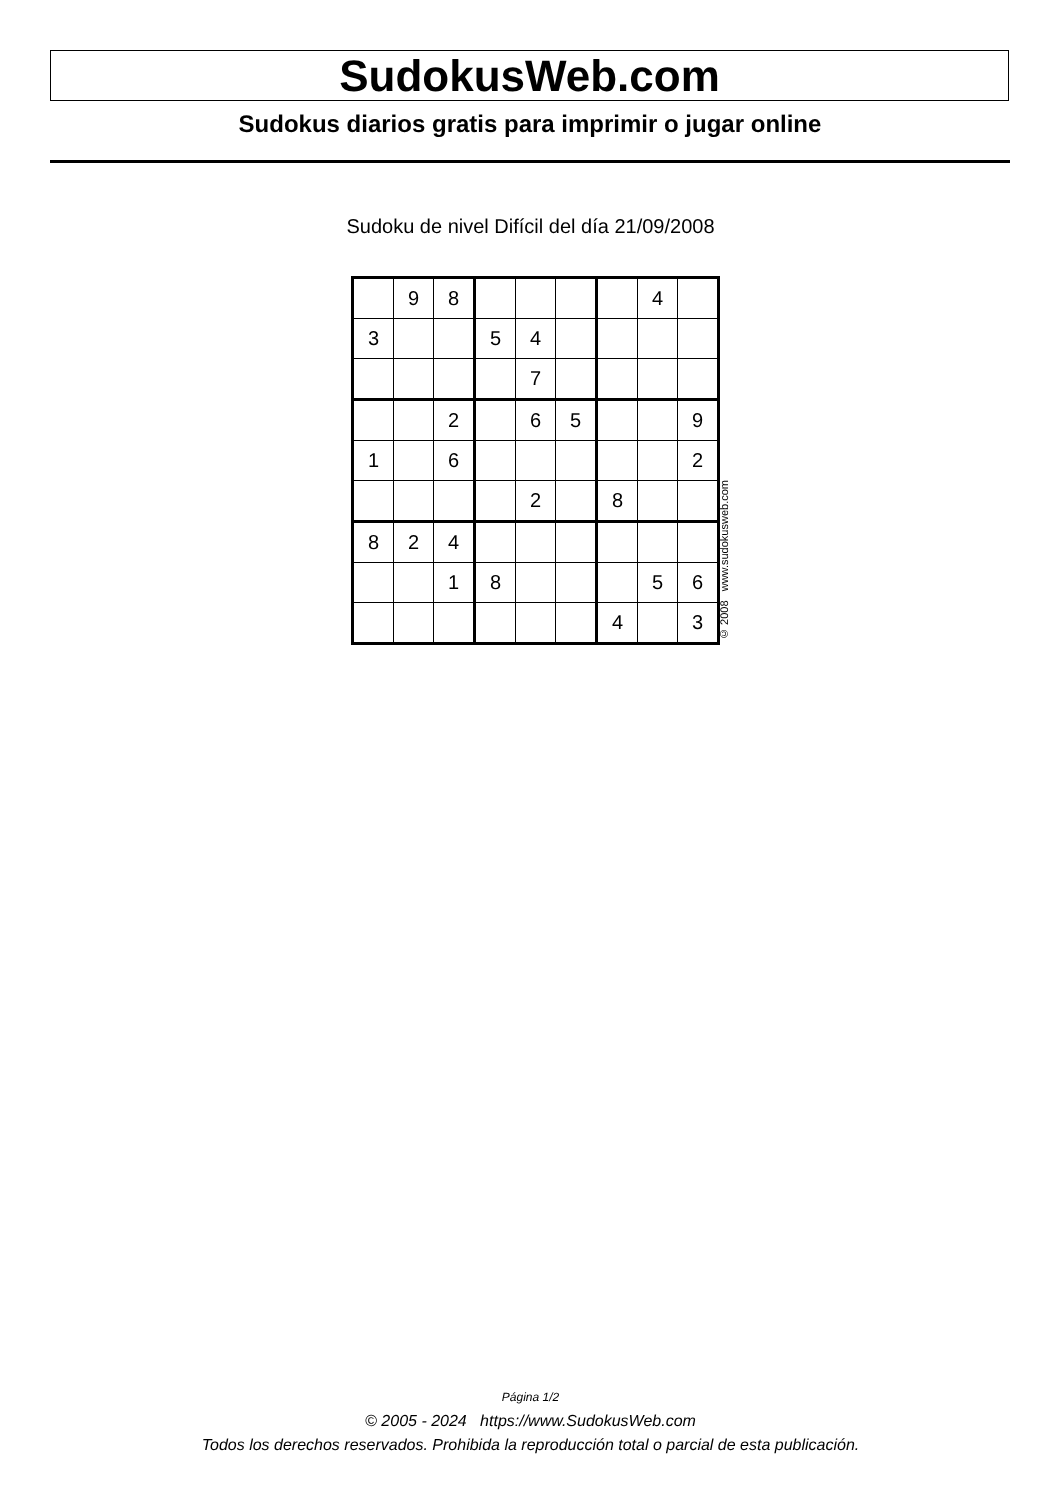SudokusWeb.com
Sudokus diarios gratis para imprimir o jugar online
Sudoku de nivel Difícil del día 21/09/2008
| | 9 | 8 | | | | | 4 | |
| 3 | | | 5 | 4 | | | | |
| | | | | 7 | | | | |
| | | 2 | | 6 | 5 | | | 9 |
| 1 | | 6 | | | | | | 2 |
| | | | | 2 | | 8 | | |
| 8 | 2 | 4 | | | | | | |
| | | 1 | 8 | | | | 5 | 6 |
| | | | | | | 4 | | 3 |
© 2008 www.sudokusweb.com
Página 1/2
© 2005 - 2024 https://www.SudokusWeb.com
Todos los derechos reservados. Prohibida la reproducción total o parcial de esta publicación.